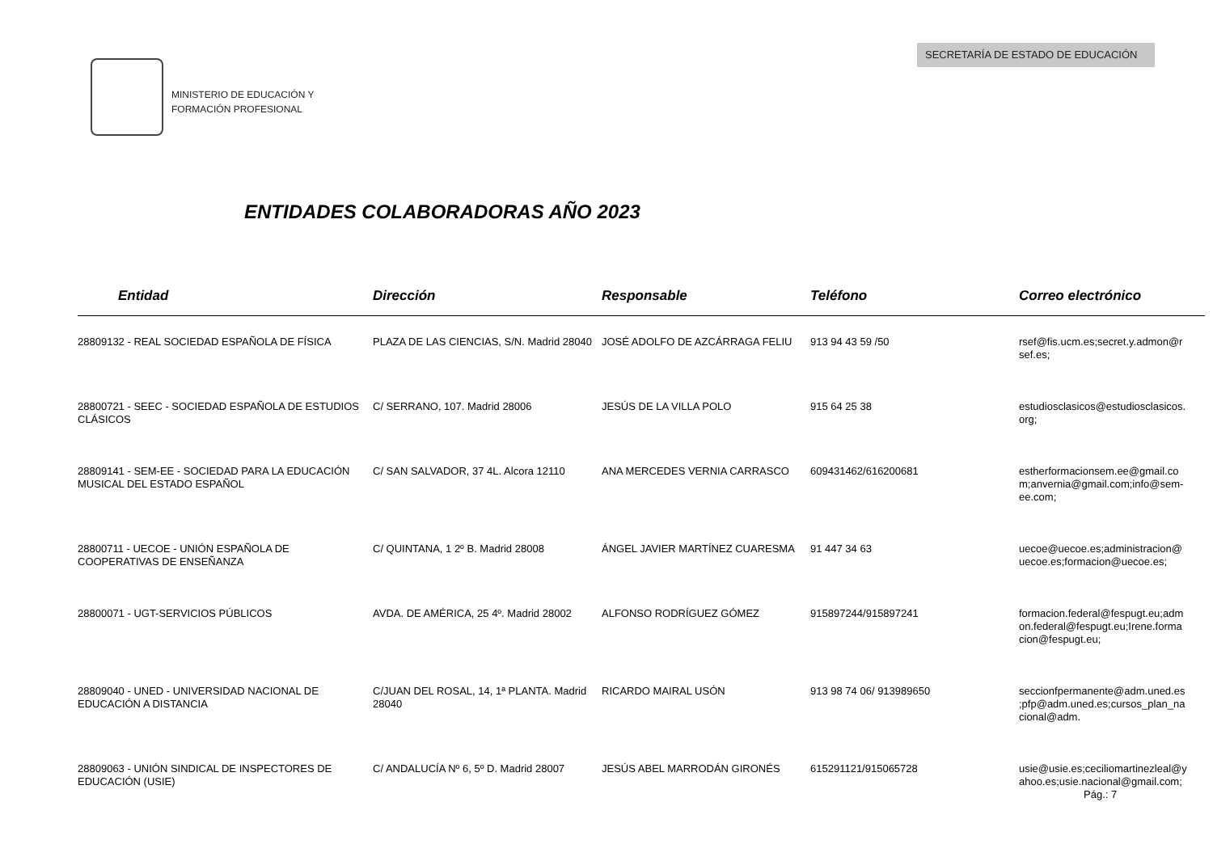SECRETARÍA DE ESTADO DE EDUCACIÓN
MINISTERIO DE EDUCACIÓN Y
FORMACIÓN PROFESIONAL
ENTIDADES COLABORADORAS AÑO 2023
| Entidad | Dirección | Responsable | Teléfono | Correo electrónico |
| --- | --- | --- | --- | --- |
| 28809132 - REAL SOCIEDAD ESPAÑOLA DE FÍSICA | PLAZA DE LAS CIENCIAS, S/N. Madrid 28040 | JOSÉ ADOLFO DE AZCÁRRAGA FELIU | 913 94 43 59 /50 | rsef@fis.ucm.es;secret.y.admon@r sef.es; |
| 28800721 - SEEC - SOCIEDAD ESPAÑOLA DE ESTUDIOS CLÁSICOS | C/ SERRANO, 107. Madrid 28006 | JESÚS DE LA VILLA POLO | 915 64 25 38 | estudiosclasicos@estudiosclasicos. org; |
| 28809141 - SEM-EE - SOCIEDAD PARA LA EDUCACIÓN MUSICAL DEL ESTADO ESPAÑOL | C/ SAN SALVADOR, 37 4L. Alcora 12110 | ANA MERCEDES VERNIA CARRASCO | 609431462/616200681 | estherformacionsem.ee@gmail.co m;anvernia@gmail.com;info@sem-ee.com; |
| 28800711 - UECOE - UNIÓN ESPAÑOLA DE COOPERATIVAS DE ENSEÑANZA | C/ QUINTANA, 1 2º B. Madrid 28008 | ÁNGEL JAVIER MARTÍNEZ CUARESMA | 91 447 34 63 | uecoe@uecoe.es;administracion@ uecoe.es;formacion@uecoe.es; |
| 28800071 - UGT-SERVICIOS PÚBLICOS | AVDA. DE AMÉRICA, 25 4º. Madrid 28002 | ALFONSO RODRÍGUEZ GÓMEZ | 915897244/915897241 | formacion.federal@fespugt.eu;adm on.federal@fespugt.eu;Irene.forma cion@fespugt.eu; |
| 28809040 - UNED - UNIVERSIDAD NACIONAL DE EDUCACIÓN A DISTANCIA | C/JUAN DEL ROSAL, 14, 1ª PLANTA. Madrid 28040 | RICARDO MAIRAL USÓN | 913 98 74 06/ 913989650 | seccionfpermanente@adm.uned.es ;pfp@adm.uned.es;cursos_plan_na cional@adm. |
| 28809063 - UNIÓN SINDICAL DE INSPECTORES DE EDUCACIÓN (USIE) | C/ ANDALUCÍA Nº 6, 5º D. Madrid 28007 | JESÚS ABEL MARRODÁN GIRONÉS | 615291121/915065728 | usie@usie.es;ceciliomartinezleal@y ahoo.es;usie.nacional@gmail.com; |
Pág.: 7